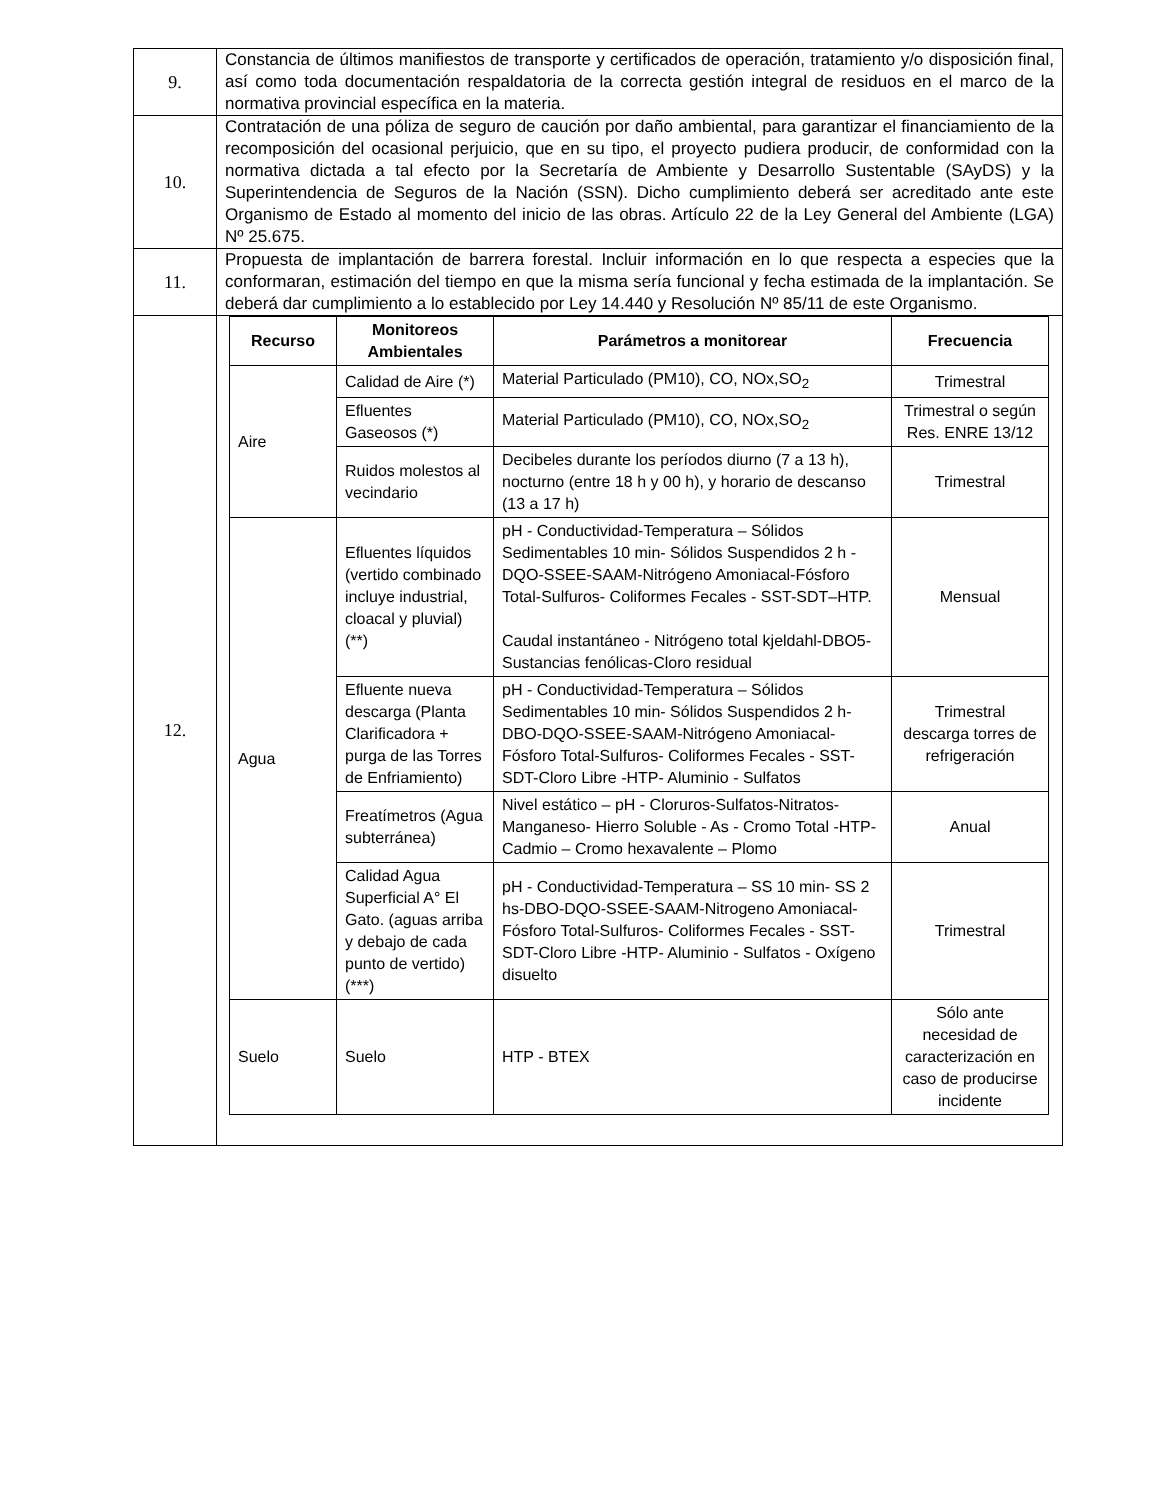| 9. | Constancia de últimos manifiestos de transporte y certificados de operación, tratamiento y/o disposición final, así como toda documentación respaldatoria de la correcta gestión integral de residuos en el marco de la normativa provincial específica en la materia. |
| 10. | Contratación de una póliza de seguro de caución por daño ambiental, para garantizar el financiamiento de la recomposición del ocasional perjuicio, que en su tipo, el proyecto pudiera producir, de conformidad con la normativa dictada a tal efecto por la Secretaría de Ambiente y Desarrollo Sustentable (SAyDS) y la Superintendencia de Seguros de la Nación (SSN). Dicho cumplimiento deberá ser acreditado ante este Organismo de Estado al momento del inicio de las obras. Artículo 22 de la Ley General del Ambiente (LGA) Nº 25.675. |
| 11. | Propuesta de implantación de barrera forestal. Incluir información en lo que respecta a especies que la conformaran, estimación del tiempo en que la misma sería funcional y fecha estimada de la implantación. Se deberá dar cumplimiento a lo establecido por Ley 14.440 y Resolución Nº 85/11 de este Organismo. |
| 12. | / Recurso / Monitoreos Ambientales / Parámetros a monitorear / Frecuencia / / --- / --- / --- / --- / / Aire / Calidad de Aire (*) / Material Particulado (PM10), CO, NOx,SO<sub>2</sub> / Trimestral / / / Efluentes Gaseosos (*) / Material Particulado (PM10), CO, NOx,SO<sub>2</sub> / Trimestral o según Res. ENRE 13/12 / / / Ruidos molestos al vecindario / Decibeles durante los períodos diurno (7 a 13 h), nocturno (entre 18 h y 00 h), y horario de descanso (13 a 17 h) / Trimestral / / Agua / Efluentes líquidos (vertido combinado incluye industrial, cloacal y pluvial) (**) / pH - Conductividad-Temperatura – Sólidos Sedimentables 10 min- Sólidos Suspendidos 2 h - DQO-SSEE-SAAM-Nitrógeno Amoniacal-Fósforo Total-Sulfuros- Coliformes Fecales - SST-SDT–HTP. Caudal instantáneo - Nitrógeno total kjeldahl-DBO5- Sustancias fenólicas-Cloro residual / Mensual / / / Efluente nueva descarga (Planta Clarificadora + purga de las Torres de Enfriamiento) / pH - Conductividad-Temperatura – Sólidos Sedimentables 10 min- Sólidos Suspendidos 2 h-DBO-DQO-SSEE-SAAM-Nitrógeno Amoniacal-Fósforo Total-Sulfuros- Coliformes Fecales - SST-SDT-Cloro Libre -HTP- Aluminio - Sulfatos / Trimestral descarga torres de refrigeración / / / Freatímetros (Agua subterránea) / Nivel estático – pH - Cloruros-Sulfatos-Nitratos-Manganeso- Hierro Soluble - As - Cromo Total -HTP- Cadmio – Cromo hexavalente – Plomo / Anual / / / Calidad Agua Superficial A° El Gato. (aguas arriba y debajo de cada punto de vertido) (***) / pH - Conductividad-Temperatura – SS 10 min- SS 2 hs-DBO-DQO-SSEE-SAAM-Nitrogeno Amoniacal-Fósforo Total-Sulfuros- Coliformes Fecales - SST-SDT-Cloro Libre -HTP- Aluminio - Sulfatos - Oxígeno disuelto / Trimestral / / Suelo / Suelo / HTP - BTEX / Sólo ante necesidad de caracterización en caso de producirse incidente / |